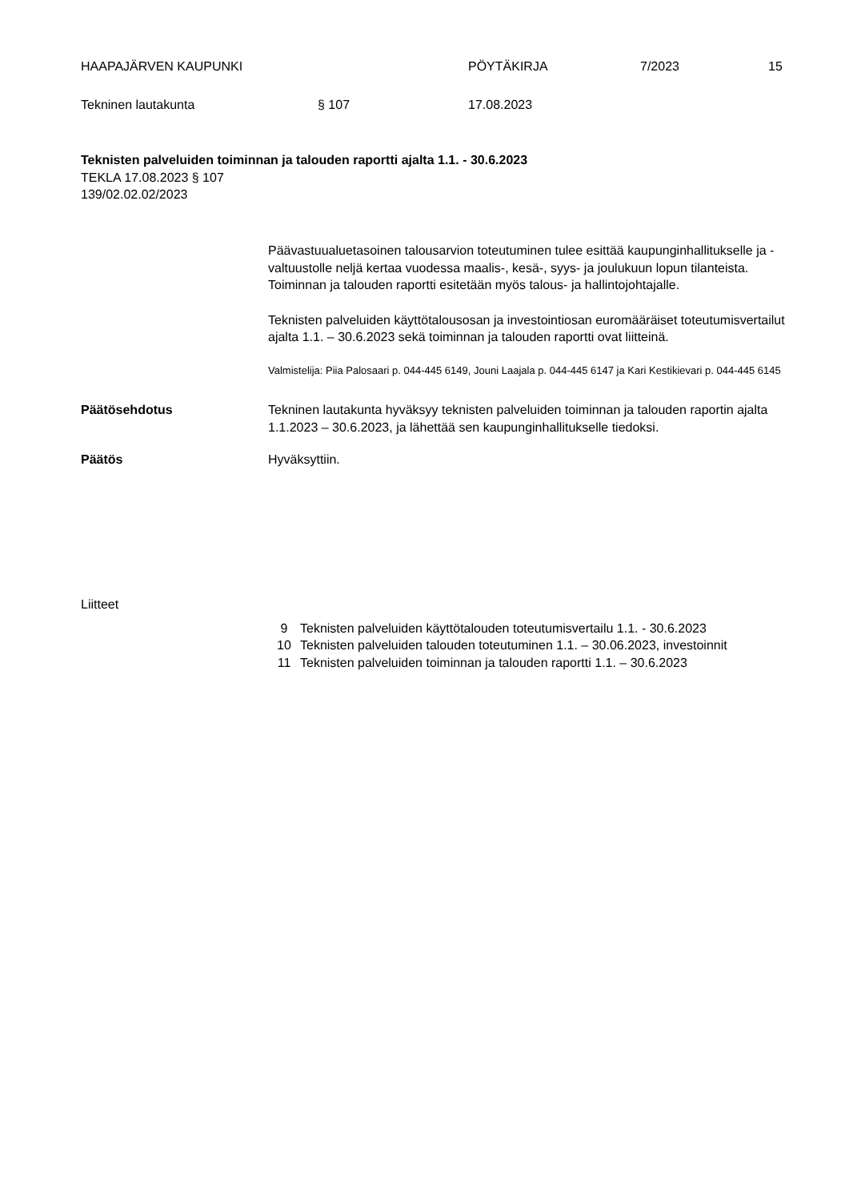HAAPAJÄRVEN KAUPUNKI PÖYTÄKIRJA 7/2023 15
Tekninen lautakunta § 107 17.08.2023
Teknisten palveluiden toiminnan ja talouden raportti ajalta 1.1. - 30.6.2023
TEKLA 17.08.2023 § 107
139/02.02.02/2023
Päävastuualuetasoinen talousarvion toteutuminen tulee esittää kaupunginhallitukselle ja -valtuustolle neljä kertaa vuodessa maalis-, kesä-, syys- ja joulukuun lopun tilanteista. Toiminnan ja talouden raportti esitetään myös talous- ja hallintojohtajalle.
Teknisten palveluiden käyttötalousosan ja investointiosan euromääräiset toteutumisvertailut ajalta 1.1. – 30.6.2023 sekä toiminnan ja talouden raportti ovat liitteinä.
Valmistelija: Piia Palosaari p. 044-445 6149, Jouni Laajala p. 044-445 6147 ja Kari Kestikievari p. 044-445 6145
Päätösehdotus Tekninen lautakunta hyväksyy teknisten palveluiden toiminnan ja talouden raportin ajalta 1.1.2023 – 30.6.2023, ja lähettää sen kaupunginhallitukselle tiedoksi.
Päätös Hyväksyttiin.
Liitteet
9 Teknisten palveluiden käyttötalouden toteutumisvertailu 1.1. - 30.6.2023
10 Teknisten palveluiden talouden toteutuminen 1.1. – 30.06.2023, investoinnit
11 Teknisten palveluiden toiminnan ja talouden raportti 1.1. – 30.6.2023